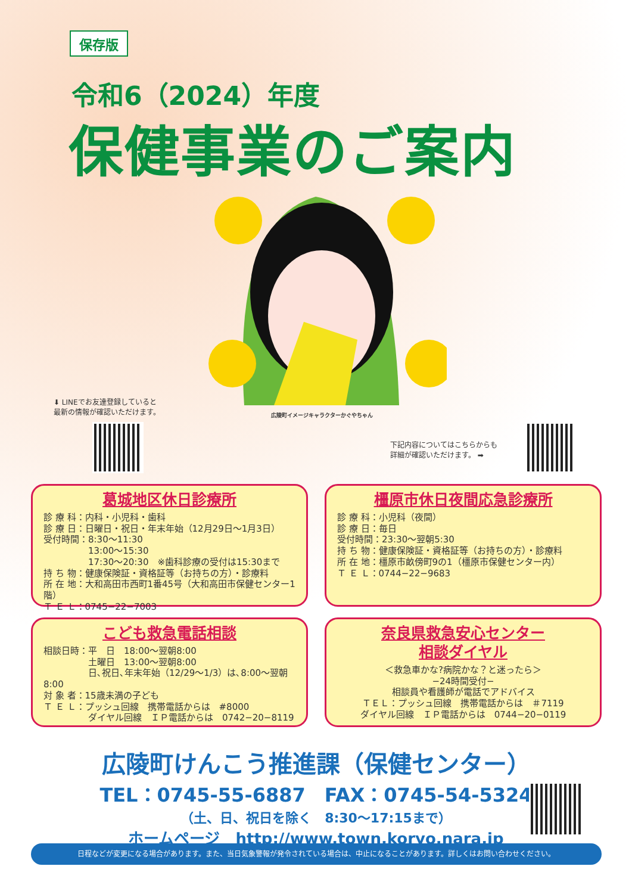保存版
令和6（2024）年度
保健事業のご案内
広陵町イメージキャラクターかぐやちゃん
⬇ LINEでお友達登録していると
最新の情報が確認いただけます。
下記内容についてはこちらからも
詳細が確認いただけます。 ➡
葛城地区休日診療所
診 療 科：内科・小児科・歯科
診 療 日：日曜日・祝日・年末年始（12月29日～1月3日）
受付時間：8:30～11:30
　　　　　13:00～15:30
　　　　　17:30～20:30　※歯科診療の受付は15:30まで
持 ち 物：健康保険証・資格証等（お持ちの方）・診療料
所 在 地：大和高田市西町1番45号（大和高田市保健センター1階）
Ｔ Ｅ Ｌ：0745−22−7003
橿原市休日夜間応急診療所
診 療 科：小児科（夜間）
診 療 日：毎日
受付時間：23:30～翌朝5:30
持 ち 物：健康保険証・資格証等（お持ちの方）・診療料
所 在 地：橿原市畝傍町9の1（橿原市保健センター内）
Ｔ Ｅ Ｌ：0744−22−9683
こども救急電話相談
相談日時：平　日　18:00～翌朝8:00
　　　　　土曜日　13:00～翌朝8:00
　　　　　日､祝日､年末年始（12/29～1/3）は､8:00～翌朝8:00
対 象 者：15歳未満の子ども
Ｔ Ｅ Ｌ：プッシュ回線　携帯電話からは　#8000
　　　　　ダイヤル回線　ＩＰ電話からは　0742−20−8119
奈良県救急安心センター
相談ダイヤル
＜救急車かな?病院かな？と迷ったら＞
−24時間受付−
相談員や看護師が電話でアドバイス
ＴＥＬ：プッシュ回線　携帯電話からは　＃7119
ダイヤル回線　ＩＰ電話からは　0744−20−0119
広陵町けんこう推進課（保健センター）
TEL：0745-55-6887　FAX：0745-54-5324
（土、日、祝日を除く　8:30～17:15まで）
ホームページ　http://www.town.koryo.nara.jp
日程などが変更になる場合があります。また、当日気象警報が発令されている場合は、中止になることがあります。詳しくはお問い合わせください。